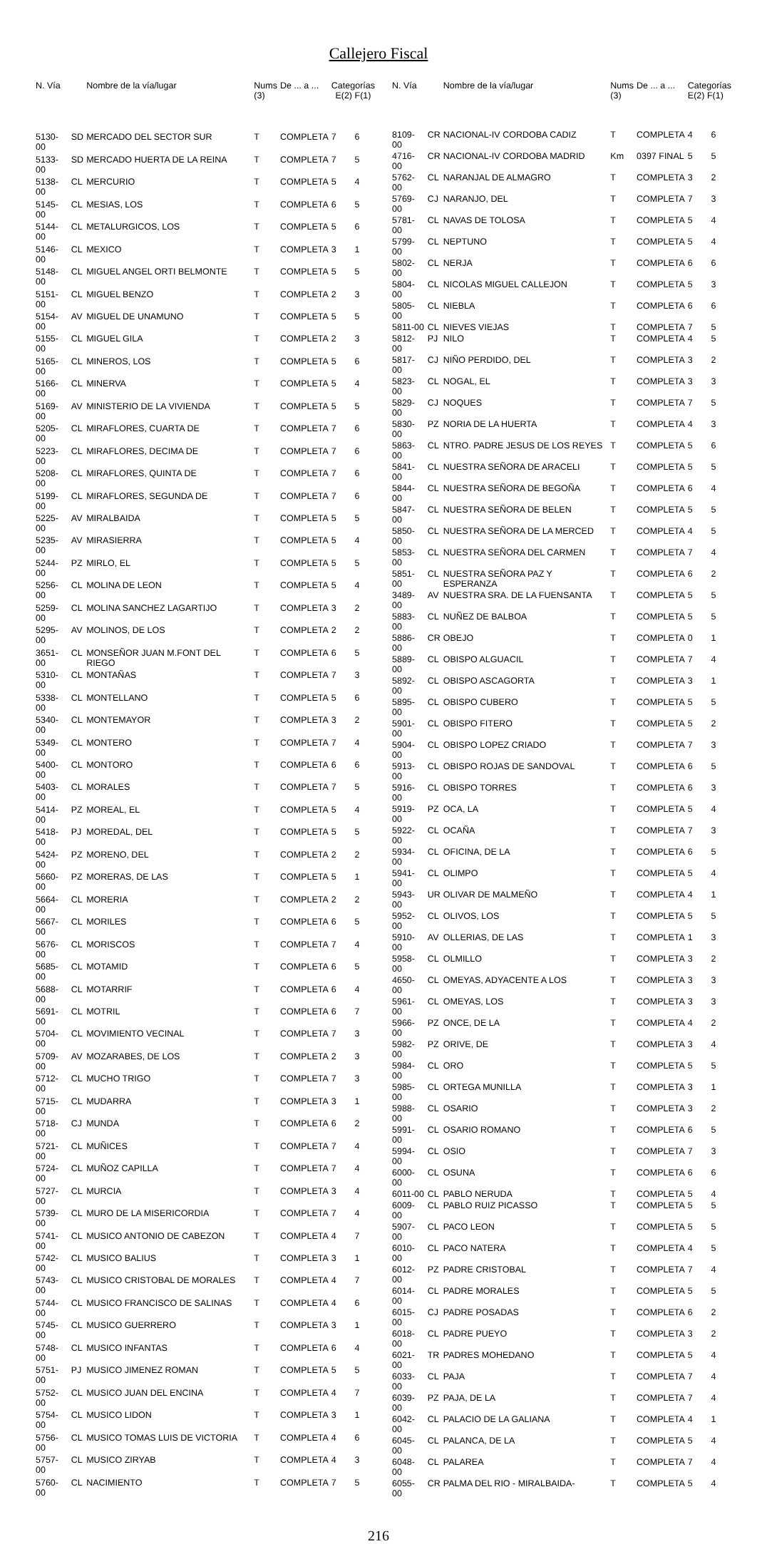Callejero Fiscal
| N. Vía | | Nombre de la vía/lugar | Nums (3) | De ... a ... | Categorías E(2) F(1) | |
| --- | --- | --- | --- | --- | --- | --- |
| 5130-00 | SD | MERCADO DEL SECTOR SUR | T | COMPLETA | 7 | 6 |
| 5133-00 | SD | MERCADO HUERTA DE LA REINA | T | COMPLETA | 7 | 5 |
| 5138-00 | CL | MERCURIO | T | COMPLETA | 5 | 4 |
| 5145-00 | CL | MESIAS, LOS | T | COMPLETA | 6 | 5 |
| 5144-00 | CL | METALURGICOS, LOS | T | COMPLETA | 5 | 6 |
| 5146-00 | CL | MEXICO | T | COMPLETA | 3 | 1 |
| 5148-00 | CL | MIGUEL ANGEL ORTI BELMONTE | T | COMPLETA | 5 | 5 |
| 5151-00 | CL | MIGUEL BENZO | T | COMPLETA | 2 | 3 |
| 5154-00 | AV | MIGUEL DE UNAMUNO | T | COMPLETA | 5 | 5 |
| 5155-00 | CL | MIGUEL GILA | T | COMPLETA | 2 | 3 |
| 5165-00 | CL | MINEROS, LOS | T | COMPLETA | 5 | 6 |
| 5166-00 | CL | MINERVA | T | COMPLETA | 5 | 4 |
| 5169-00 | AV | MINISTERIO DE LA VIVIENDA | T | COMPLETA | 5 | 5 |
| 5205-00 | CL | MIRAFLORES, CUARTA DE | T | COMPLETA | 7 | 6 |
| 5223-00 | CL | MIRAFLORES, DECIMA DE | T | COMPLETA | 7 | 6 |
| 5208-00 | CL | MIRAFLORES, QUINTA DE | T | COMPLETA | 7 | 6 |
| 5199-00 | CL | MIRAFLORES, SEGUNDA DE | T | COMPLETA | 7 | 6 |
| 5225-00 | AV | MIRALBAIDA | T | COMPLETA | 5 | 5 |
| 5235-00 | AV | MIRASIERRA | T | COMPLETA | 5 | 4 |
| 5244-00 | PZ | MIRLO, EL | T | COMPLETA | 5 | 5 |
| 5256-00 | CL | MOLINA DE LEON | T | COMPLETA | 5 | 4 |
| 5259-00 | CL | MOLINA SANCHEZ LAGARTIJO | T | COMPLETA | 3 | 2 |
| 5295-00 | AV | MOLINOS, DE LOS | T | COMPLETA | 2 | 2 |
| 3651-00 | CL | MONSEÑOR JUAN M.FONT DEL RIEGO | T | COMPLETA | 6 | 5 |
| 5310-00 | CL | MONTAÑAS | T | COMPLETA | 7 | 3 |
| 5338-00 | CL | MONTELLANO | T | COMPLETA | 5 | 6 |
| 5340-00 | CL | MONTEMAYOR | T | COMPLETA | 3 | 2 |
| 5349-00 | CL | MONTERO | T | COMPLETA | 7 | 4 |
| 5400-00 | CL | MONTORO | T | COMPLETA | 6 | 6 |
| 5403-00 | CL | MORALES | T | COMPLETA | 7 | 5 |
| 5414-00 | PZ | MOREAL, EL | T | COMPLETA | 5 | 4 |
| 5418-00 | PJ | MOREDAL, DEL | T | COMPLETA | 5 | 5 |
| 5424-00 | PZ | MORENO, DEL | T | COMPLETA | 2 | 2 |
| 5660-00 | PZ | MORERAS, DE LAS | T | COMPLETA | 5 | 1 |
| 5664-00 | CL | MORERIA | T | COMPLETA | 2 | 2 |
| 5667-00 | CL | MORILES | T | COMPLETA | 6 | 5 |
| 5676-00 | CL | MORISCOS | T | COMPLETA | 7 | 4 |
| 5685-00 | CL | MOTAMID | T | COMPLETA | 6 | 5 |
| 5688-00 | CL | MOTARRIF | T | COMPLETA | 6 | 4 |
| 5691-00 | CL | MOTRIL | T | COMPLETA | 6 | 7 |
| 5704-00 | CL | MOVIMIENTO VECINAL | T | COMPLETA | 7 | 3 |
| 5709-00 | AV | MOZARABES, DE LOS | T | COMPLETA | 2 | 3 |
| 5712-00 | CL | MUCHO TRIGO | T | COMPLETA | 7 | 3 |
| 5715-00 | CL | MUDARRA | T | COMPLETA | 3 | 1 |
| 5718-00 | CJ | MUNDA | T | COMPLETA | 6 | 2 |
| 5721-00 | CL | MUÑICES | T | COMPLETA | 7 | 4 |
| 5724-00 | CL | MUÑOZ CAPILLA | T | COMPLETA | 7 | 4 |
| 5727-00 | CL | MURCIA | T | COMPLETA | 3 | 4 |
| 5739-00 | CL | MURO DE LA MISERICORDIA | T | COMPLETA | 7 | 4 |
| 5741-00 | CL | MUSICO ANTONIO DE CABEZON | T | COMPLETA | 4 | 7 |
| 5742-00 | CL | MUSICO BALIUS | T | COMPLETA | 3 | 1 |
| 5743-00 | CL | MUSICO CRISTOBAL DE MORALES | T | COMPLETA | 4 | 7 |
| 5744-00 | CL | MUSICO FRANCISCO DE SALINAS | T | COMPLETA | 4 | 6 |
| 5745-00 | CL | MUSICO GUERRERO | T | COMPLETA | 3 | 1 |
| 5748-00 | CL | MUSICO INFANTAS | T | COMPLETA | 6 | 4 |
| 5751-00 | PJ | MUSICO JIMENEZ ROMAN | T | COMPLETA | 5 | 5 |
| 5752-00 | CL | MUSICO JUAN DEL ENCINA | T | COMPLETA | 4 | 7 |
| 5754-00 | CL | MUSICO LIDON | T | COMPLETA | 3 | 1 |
| 5756-00 | CL | MUSICO TOMAS LUIS DE VICTORIA | T | COMPLETA | 4 | 6 |
| 5757-00 | CL | MUSICO ZIRYAB | T | COMPLETA | 4 | 3 |
| 5760-00 | CL | NACIMIENTO | T | COMPLETA | 7 | 5 |
| N. Vía | | Nombre de la vía/lugar | Nums (3) | De ... a ... | Categorías E(2) F(1) | |
| --- | --- | --- | --- | --- | --- | --- |
| 8109-00 | CR | NACIONAL-IV CORDOBA CADIZ | T | COMPLETA | 4 | 6 |
| 4716-00 | CR | NACIONAL-IV CORDOBA MADRID | Km | 0397 FINAL | 5 | 5 |
| 5762-00 | CL | NARANJAL DE ALMAGRO | T | COMPLETA | 3 | 2 |
| 5769-00 | CJ | NARANJO, DEL | T | COMPLETA | 7 | 3 |
| 5781-00 | CL | NAVAS DE TOLOSA | T | COMPLETA | 5 | 4 |
| 5799-00 | CL | NEPTUNO | T | COMPLETA | 5 | 4 |
| 5802-00 | CL | NERJA | T | COMPLETA | 6 | 6 |
| 5804-00 | CL | NICOLAS MIGUEL CALLEJON | T | COMPLETA | 5 | 3 |
| 5805-00 | CL | NIEBLA | T | COMPLETA | 6 | 6 |
| 5811-00 | CL | NIEVES VIEJAS | T | COMPLETA | 7 | 5 |
| 5812-00 | PJ | NILO | T | COMPLETA | 4 | 5 |
| 5817-00 | CJ | NIÑO PERDIDO, DEL | T | COMPLETA | 3 | 2 |
| 5823-00 | CL | NOGAL, EL | T | COMPLETA | 3 | 3 |
| 5829-00 | CJ | NOQUES | T | COMPLETA | 7 | 5 |
| 5830-00 | PZ | NORIA DE LA HUERTA | T | COMPLETA | 4 | 3 |
| 5863-00 | CL | NTRO. PADRE JESUS DE LOS REYES | T | COMPLETA | 5 | 6 |
| 5841-00 | CL | NUESTRA SEÑORA DE ARACELI | T | COMPLETA | 5 | 5 |
| 5844-00 | CL | NUESTRA SEÑORA DE BEGOÑA | T | COMPLETA | 6 | 4 |
| 5847-00 | CL | NUESTRA SEÑORA DE BELEN | T | COMPLETA | 5 | 5 |
| 5850-00 | CL | NUESTRA SEÑORA DE LA MERCED | T | COMPLETA | 4 | 5 |
| 5853-00 | CL | NUESTRA SEÑORA DEL CARMEN | T | COMPLETA | 7 | 4 |
| 5851-00 | CL | NUESTRA SEÑORA PAZ Y ESPERANZA | T | COMPLETA | 6 | 2 |
| 3489-00 | AV | NUESTRA SRA. DE LA FUENSANTA | T | COMPLETA | 5 | 5 |
| 5883-00 | CL | NUÑEZ DE BALBOA | T | COMPLETA | 5 | 5 |
| 5886-00 | CR | OBEJO | T | COMPLETA | 0 | 1 |
| 5889-00 | CL | OBISPO ALGUACIL | T | COMPLETA | 7 | 4 |
| 5892-00 | CL | OBISPO ASCAGORTA | T | COMPLETA | 3 | 1 |
| 5895-00 | CL | OBISPO CUBERO | T | COMPLETA | 5 | 5 |
| 5901-00 | CL | OBISPO FITERO | T | COMPLETA | 5 | 2 |
| 5904-00 | CL | OBISPO LOPEZ CRIADO | T | COMPLETA | 7 | 3 |
| 5913-00 | CL | OBISPO ROJAS DE SANDOVAL | T | COMPLETA | 6 | 5 |
| 5916-00 | CL | OBISPO TORRES | T | COMPLETA | 6 | 3 |
| 5919-00 | PZ | OCA, LA | T | COMPLETA | 5 | 4 |
| 5922-00 | CL | OCAÑA | T | COMPLETA | 7 | 3 |
| 5934-00 | CL | OFICINA, DE LA | T | COMPLETA | 6 | 5 |
| 5941-00 | CL | OLIMPO | T | COMPLETA | 5 | 4 |
| 5943-00 | UR | OLIVAR DE MALMEÑO | T | COMPLETA | 4 | 1 |
| 5952-00 | CL | OLIVOS, LOS | T | COMPLETA | 5 | 5 |
| 5910-00 | AV | OLLERIAS, DE LAS | T | COMPLETA | 1 | 3 |
| 5958-00 | CL | OLMILLO | T | COMPLETA | 3 | 2 |
| 4650-00 | CL | OMEYAS, ADYACENTE A LOS | T | COMPLETA | 3 | 3 |
| 5961-00 | CL | OMEYAS, LOS | T | COMPLETA | 3 | 3 |
| 5966-00 | PZ | ONCE, DE LA | T | COMPLETA | 4 | 2 |
| 5982-00 | PZ | ORIVE, DE | T | COMPLETA | 3 | 4 |
| 5984-00 | CL | ORO | T | COMPLETA | 5 | 5 |
| 5985-00 | CL | ORTEGA MUNILLA | T | COMPLETA | 3 | 1 |
| 5988-00 | CL | OSARIO | T | COMPLETA | 3 | 2 |
| 5991-00 | CL | OSARIO ROMANO | T | COMPLETA | 6 | 5 |
| 5994-00 | CL | OSIO | T | COMPLETA | 7 | 3 |
| 6000-00 | CL | OSUNA | T | COMPLETA | 6 | 6 |
| 6011-00 | CL | PABLO NERUDA | T | COMPLETA | 5 | 4 |
| 6009-00 | CL | PABLO RUIZ PICASSO | T | COMPLETA | 5 | 5 |
| 5907-00 | CL | PACO LEON | T | COMPLETA | 5 | 5 |
| 6010-00 | CL | PACO NATERA | T | COMPLETA | 4 | 5 |
| 6012-00 | PZ | PADRE CRISTOBAL | T | COMPLETA | 7 | 4 |
| 6014-00 | CL | PADRE MORALES | T | COMPLETA | 5 | 5 |
| 6015-00 | CJ | PADRE POSADAS | T | COMPLETA | 6 | 2 |
| 6018-00 | CL | PADRE PUEYO | T | COMPLETA | 3 | 2 |
| 6021-00 | TR | PADRES MOHEDANO | T | COMPLETA | 5 | 4 |
| 6033-00 | CL | PAJA | T | COMPLETA | 7 | 4 |
| 6039-00 | PZ | PAJA, DE LA | T | COMPLETA | 7 | 4 |
| 6042-00 | CL | PALACIO DE LA GALIANA | T | COMPLETA | 4 | 1 |
| 6045-00 | CL | PALANCA, DE LA | T | COMPLETA | 5 | 4 |
| 6048-00 | CL | PALAREA | T | COMPLETA | 7 | 4 |
| 6055-00 | CR | PALMA DEL RIO - MIRALBAIDA- | T | COMPLETA | 5 | 4 |
216